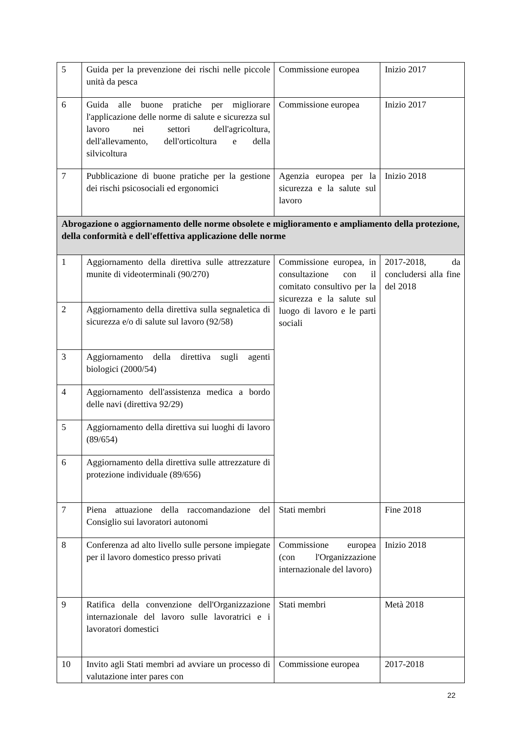| 5 | Guida per la prevenzione dei rischi nelle piccole unità da pesca | Commissione europea | Inizio 2017 |
| 6 | Guida alle buone pratiche per migliorare l'applicazione delle norme di salute e sicurezza sul lavoro nei settori dell'agricoltura, dell'allevamento, dell'orticoltura e della silvicoltura | Commissione europea | Inizio 2017 |
| 7 | Pubblicazione di buone pratiche per la gestione dei rischi psicosociali ed ergonomici | Agenzia europea per la sicurezza e la salute sul lavoro | Inizio 2018 |
| Abrogazione o aggiornamento delle norme obsolete e miglioramento e ampliamento della protezione, della conformità e dell'effettiva applicazione delle norme | | | |
| 1 | Aggiornamento della direttiva sulle attrezzature munite di videoterminali (90/270) | Commissione europea, in consultazione con il comitato consultivo per la sicurezza e la salute sul luogo di lavoro e le parti sociali | 2017-2018, da concludersi alla fine del 2018 |
| 2 | Aggiornamento della direttiva sulla segnaletica di sicurezza e/o di salute sul lavoro (92/58) | | |
| 3 | Aggiornamento della direttiva sugli agenti biologici (2000/54) | | |
| 4 | Aggiornamento dell'assistenza medica a bordo delle navi (direttiva 92/29) | | |
| 5 | Aggiornamento della direttiva sui luoghi di lavoro (89/654) | | |
| 6 | Aggiornamento della direttiva sulle attrezzature di protezione individuale (89/656) | | |
| 7 | Piena attuazione della raccomandazione del Consiglio sui lavoratori autonomi | Stati membri | Fine 2018 |
| 8 | Conferenza ad alto livello sulle persone impiegate per il lavoro domestico presso privati | Commissione europea (con l'Organizzazione internazionale del lavoro) | Inizio 2018 |
| 9 | Ratifica della convenzione dell'Organizzazione internazionale del lavoro sulle lavoratrici e i lavoratori domestici | Stati membri | Metà 2018 |
| 10 | Invito agli Stati membri ad avviare un processo di valutazione inter pares con | Commissione europea | 2017-2018 |
22